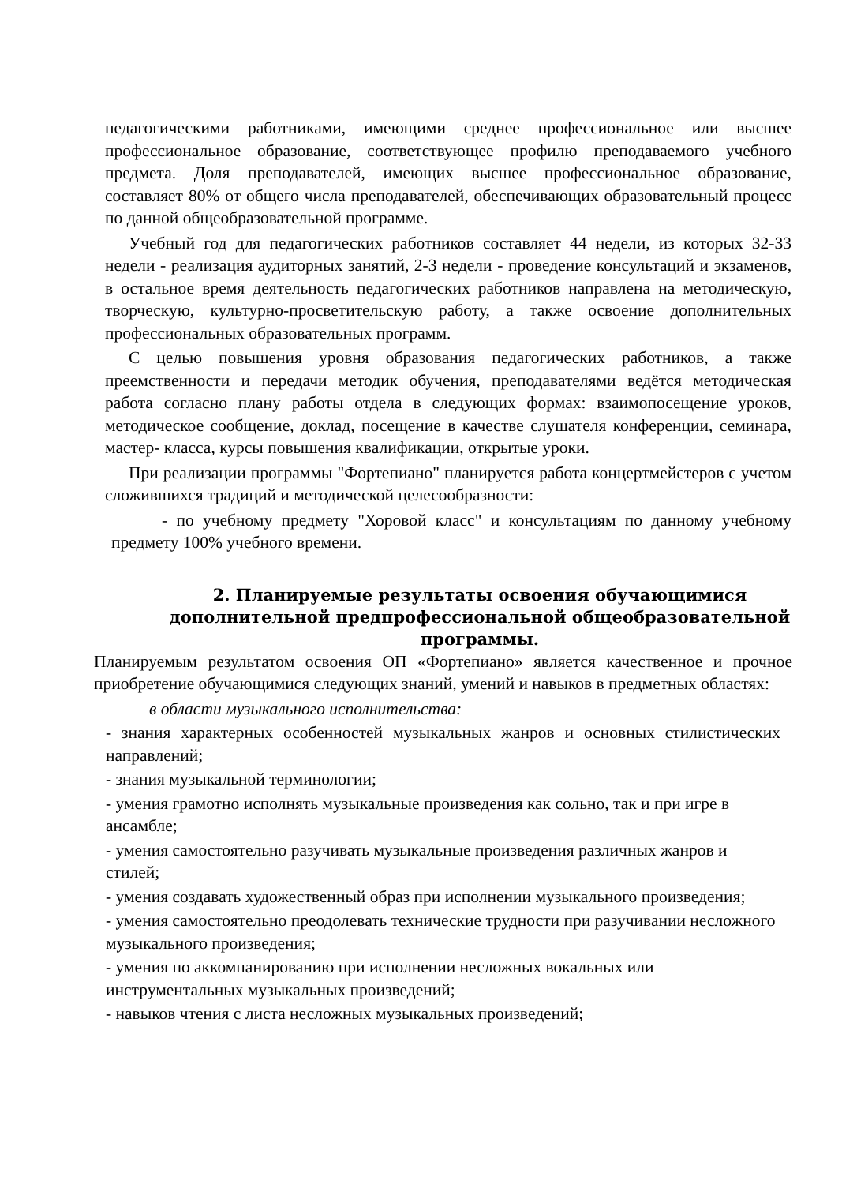педагогическими работниками, имеющими среднее профессиональное или высшее профессиональное образование, соответствующее профилю преподаваемого учебного предмета. Доля преподавателей, имеющих высшее профессиональное образование, составляет 80% от общего числа преподавателей, обеспечивающих образовательный процесс по данной общеобразовательной программе.
Учебный год для педагогических работников составляет 44 недели, из которых 32-33 недели - реализация аудиторных занятий, 2-3 недели - проведение консультаций и экзаменов, в остальное время деятельность педагогических работников направлена на методическую, творческую, культурно-просветительскую работу, а также освоение дополнительных профессиональных образовательных программ.
С целью повышения уровня образования педагогических работников, а также преемственности и передачи методик обучения, преподавателями ведётся методическая работа согласно плану работы отдела в следующих формах: взаимопосещение уроков, методическое сообщение, доклад, посещение в качестве слушателя конференции, семинара, мастер- класса, курсы повышения квалификации, открытые уроки.
При реализации программы "Фортепиано" планируется работа концертмейстеров с учетом сложившихся традиций и методической целесообразности:
- по учебному предмету "Хоровой класс" и консультациям по данному учебному предмету 100% учебного времени.
2. Планируемые результаты освоения обучающимися
дополнительной предпрофессиональной общеобразовательной
программы.
Планируемым результатом освоения ОП «Фортепиано» является качественное и прочное приобретение обучающимися следующих знаний, умений и навыков в предметных областях:
в области музыкального исполнительства:
- знания характерных особенностей музыкальных жанров и основных стилистических направлений;
- знания музыкальной терминологии;
- умения грамотно исполнять музыкальные произведения как сольно, так и при игре в ансамбле;
- умения самостоятельно разучивать музыкальные произведения различных жанров и стилей;
- умения создавать художественный образ при исполнении музыкального произведения;
- умения самостоятельно преодолевать технические трудности при разучивании несложного музыкального произведения;
- умения по аккомпанированию при исполнении несложных вокальных или инструментальных музыкальных произведений;
- навыков чтения с листа несложных музыкальных произведений;